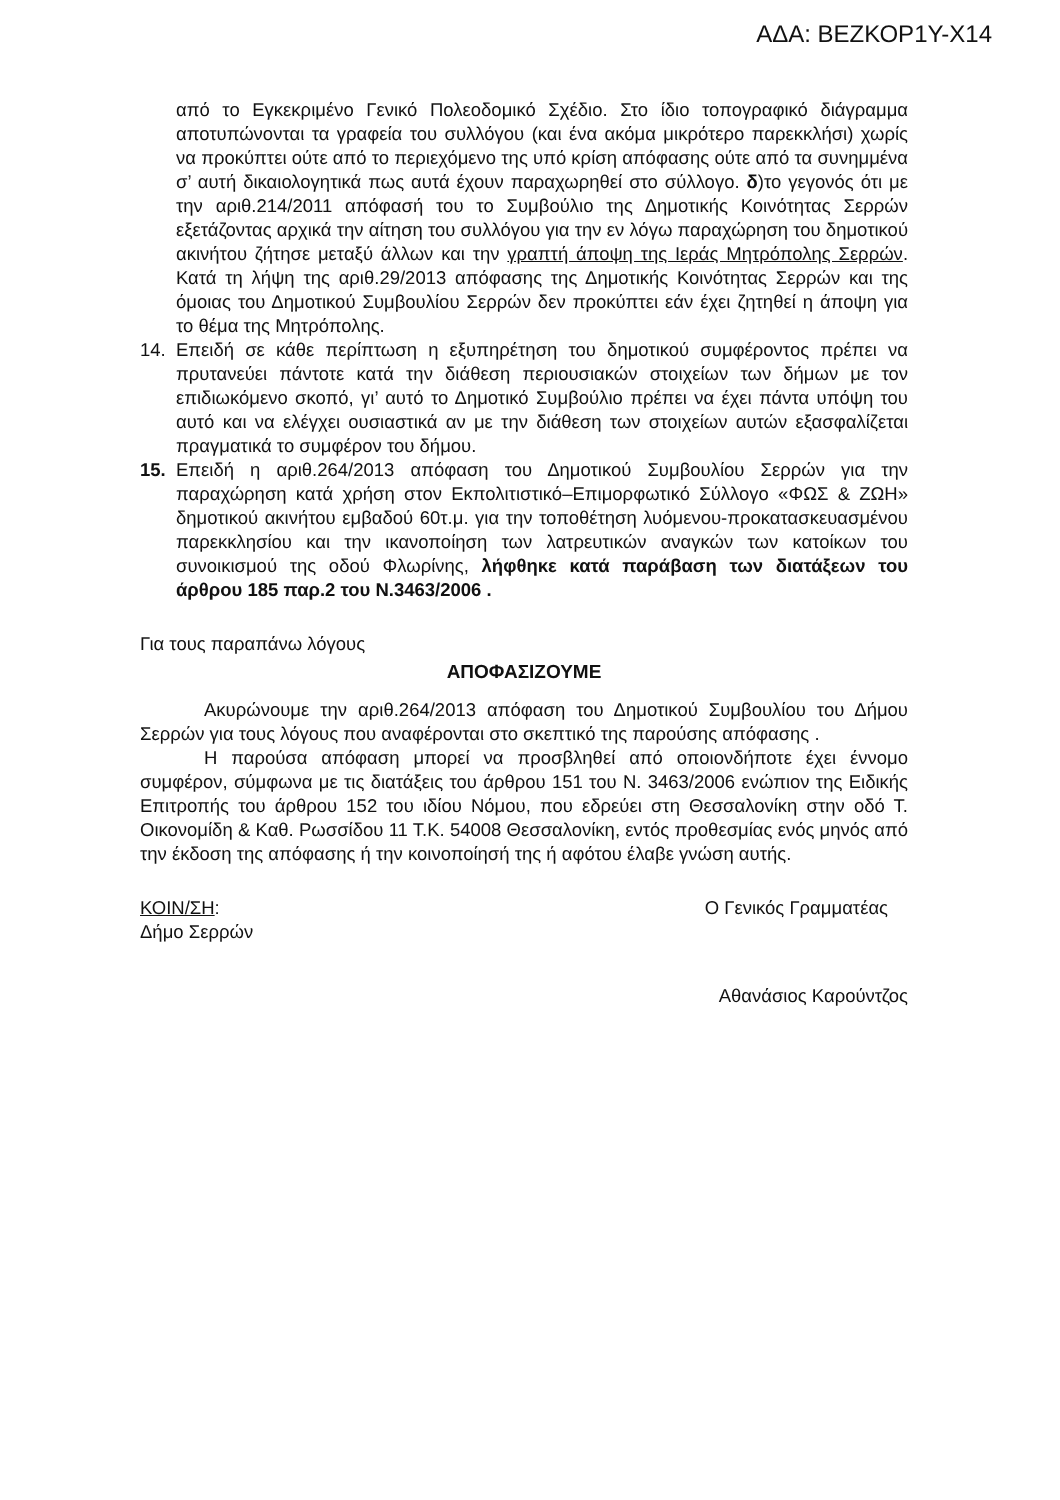ΑΔΑ: ΒΕΖΚΟΡ1Υ-Χ14
από το Εγκεκριμένο Γενικό Πολεοδομικό Σχέδιο. Στο ίδιο τοπογραφικό διάγραμμα αποτυπώνονται τα γραφεία του συλλόγου (και ένα ακόμα μικρότερο παρεκκλήσι) χωρίς να προκύπτει ούτε από το περιεχόμενο της υπό κρίση απόφασης ούτε από τα συνημμένα σ’ αυτή δικαιολογητικά πως αυτά έχουν παραχωρηθεί στο σύλλογο. δ)το γεγονός ότι με την αριθ.214/2011 απόφασή του το Συμβούλιο της Δημοτικής Κοινότητας Σερρών εξετάζοντας αρχικά την αίτηση του συλλόγου για την εν λόγω παραχώρηση του δημοτικού ακινήτου ζήτησε μεταξύ άλλων και την γραπτή άποψη της Ιεράς Μητρόπολης Σερρών. Κατά τη λήψη της αριθ.29/2013 απόφασης της Δημοτικής Κοινότητας Σερρών και της όμοιας του Δημοτικού Συμβουλίου Σερρών δεν προκύπτει εάν έχει ζητηθεί η άποψη για το θέμα της Μητρόπολης.
14. Επειδή σε κάθε περίπτωση η εξυπηρέτηση του δημοτικού συμφέροντος πρέπει να πρυτανεύει πάντοτε κατά την διάθεση περιουσιακών στοιχείων των δήμων με τον επιδιωκόμενο σκοπό, γι’ αυτό το Δημοτικό Συμβούλιο πρέπει να έχει πάντα υπόψη του αυτό και να ελέγχει ουσιαστικά αν με την διάθεση των στοιχείων αυτών εξασφαλίζεται πραγματικά το συμφέρον του δήμου.
15. Επειδή η αριθ.264/2013 απόφαση του Δημοτικού Συμβουλίου Σερρών για την παραχώρηση κατά χρήση στον Εκπολιτιστικό–Επιμορφωτικό Σύλλογο «ΦΩΣ & ΖΩΗ» δημοτικού ακινήτου εμβαδού 60τ.μ. για την τοποθέτηση λυόμενου-προκατασκευασμένου παρεκκλησίου και την ικανοποίηση των λατρευτικών αναγκών των κατοίκων του συνοικισμού της οδού Φλωρίνης, λήφθηκε κατά παράβαση των διατάξεων του άρθρου 185 παρ.2 του Ν.3463/2006 .
Για τους παραπάνω λόγους
ΑΠΟΦΑΣΙΖΟΥΜΕ
Ακυρώνουμε την αριθ.264/2013 απόφαση του Δημοτικού Συμβουλίου του Δήμου Σερρών για τους λόγους που αναφέρονται στο σκεπτικό της παρούσης απόφασης .
Η παρούσα απόφαση μπορεί να προσβληθεί από οποιονδήποτε έχει έννομο συμφέρον, σύμφωνα με τις διατάξεις του άρθρου 151 του Ν. 3463/2006 ενώπιον της Ειδικής Επιτροπής του άρθρου 152 του ιδίου Νόμου, που εδρεύει στη Θεσσαλονίκη στην οδό Τ. Οικονομίδη & Καθ. Ρωσσίδου 11 Τ.Κ. 54008 Θεσσαλονίκη, εντός προθεσμίας ενός μηνός από την έκδοση της απόφασης ή την κοινοποίησή της ή αφότου έλαβε γνώση αυτής.
ΚΟΙΝ/ΣΗ:
Δήμο Σερρών
Ο Γενικός Γραμματέας
Αθανάσιος Καρούντζος